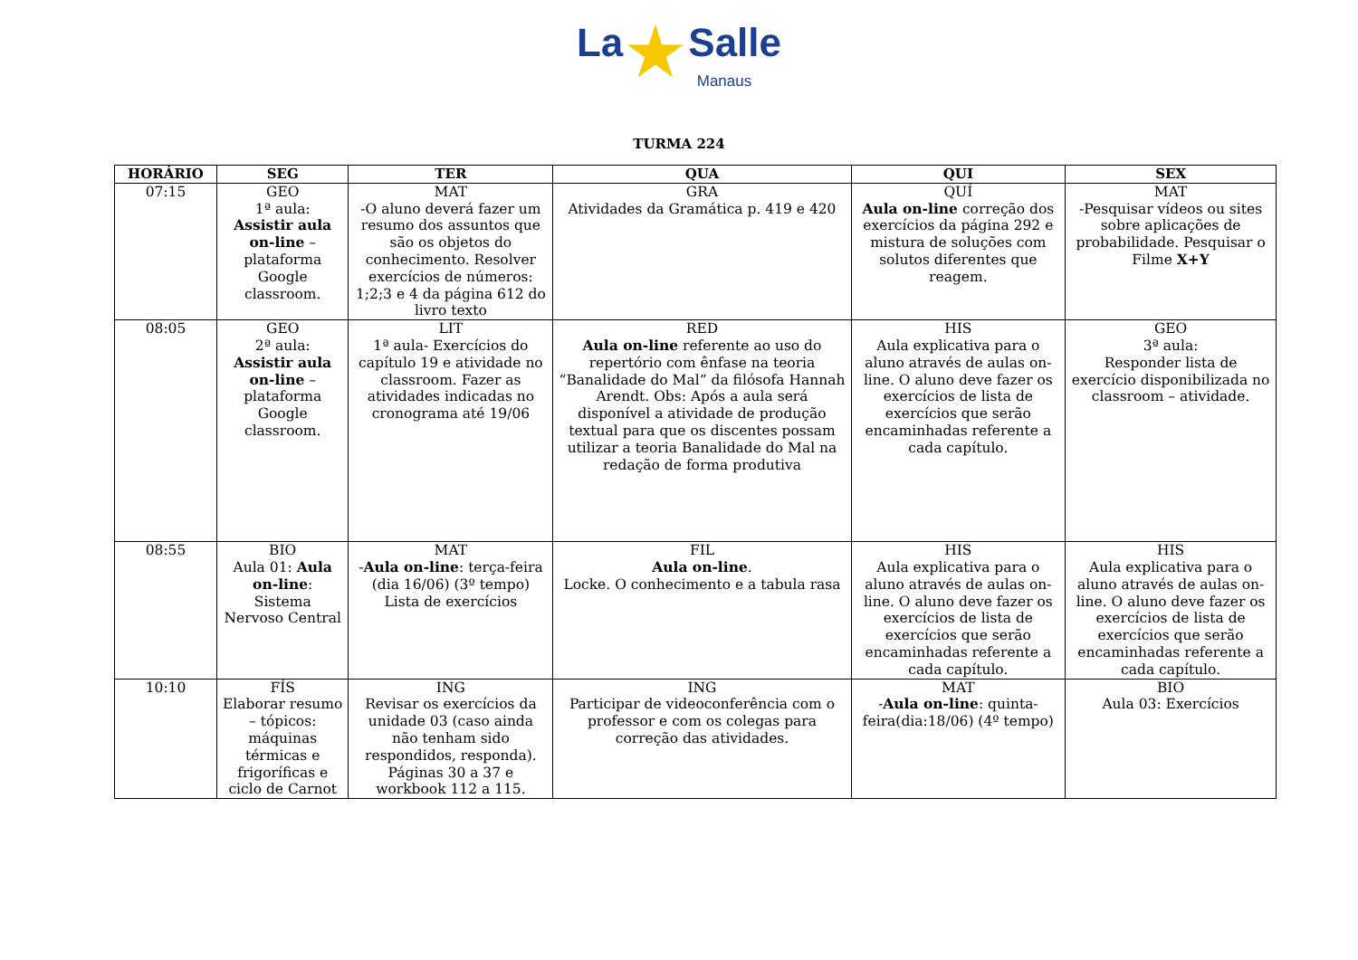La★Salle
Manaus
TURMA 224
| HORÁRIO | SEG | TER | QUA | QUI | SEX |
| --- | --- | --- | --- | --- | --- |
| 07:15 | GEO 1ª aula: Assistir aula on-line – plataforma Google classroom. | MAT -O aluno deverá fazer um resumo dos assuntos que são os objetos do conhecimento. Resolver exercícios de números: 1;2;3 e 4 da página 612 do livro texto | GRA Atividades da Gramática p. 419 e 420 | QUÍ Aula on-line correção dos exercícios da página 292 e mistura de soluções com solutos diferentes que reagem. | MAT -Pesquisar vídeos ou sites sobre aplicações de probabilidade. Pesquisar o Filme X+Y |
| 08:05 | GEO 2ª aula: Assistir aula on-line – plataforma Google classroom. | LIT 1ª aula- Exercícios do capítulo 19 e atividade no classroom. Fazer as atividades indicadas no cronograma até 19/06 | RED Aula on-line referente ao uso do repertório com ênfase na teoria “Banalidade do Mal” da filósofa Hannah Arendt. Obs: Após a aula será disponível a atividade de produção textual para que os discentes possam utilizar a teoria Banalidade do Mal na redação de forma produtiva | HIS Aula explicativa para o aluno através de aulas on-line. O aluno deve fazer os exercícios de lista de exercícios que serão encaminhadas referente a cada capítulo. | GEO 3ª aula: Responder lista de exercício disponibilizada no classroom – atividade. |
| 08:55 | BIO Aula 01: Aula on-line : Sistema Nervoso Central | MAT - Aula on-line : terça-feira (dia 16/06) (3º tempo) Lista de exercícios | FIL Aula on-line . Locke. O conhecimento e a tabula rasa | HIS Aula explicativa para o aluno através de aulas on-line. O aluno deve fazer os exercícios de lista de exercícios que serão encaminhadas referente a cada capítulo. | HIS Aula explicativa para o aluno através de aulas on-line. O aluno deve fazer os exercícios de lista de exercícios que serão encaminhadas referente a cada capítulo. |
| 10:10 | FÍS Elaborar resumo – tópicos: máquinas térmicas e frigoríficas e ciclo de Carnot | ING Revisar os exercícios da unidade 03 (caso ainda não tenham sido respondidos, responda). Páginas 30 a 37 e workbook 112 a 115. | ING Participar de videoconferência com o professor e com os colegas para correção das atividades. | MAT - Aula on-line : quinta-feira(dia:18/06) (4º tempo) | BIO Aula 03: Exercícios |